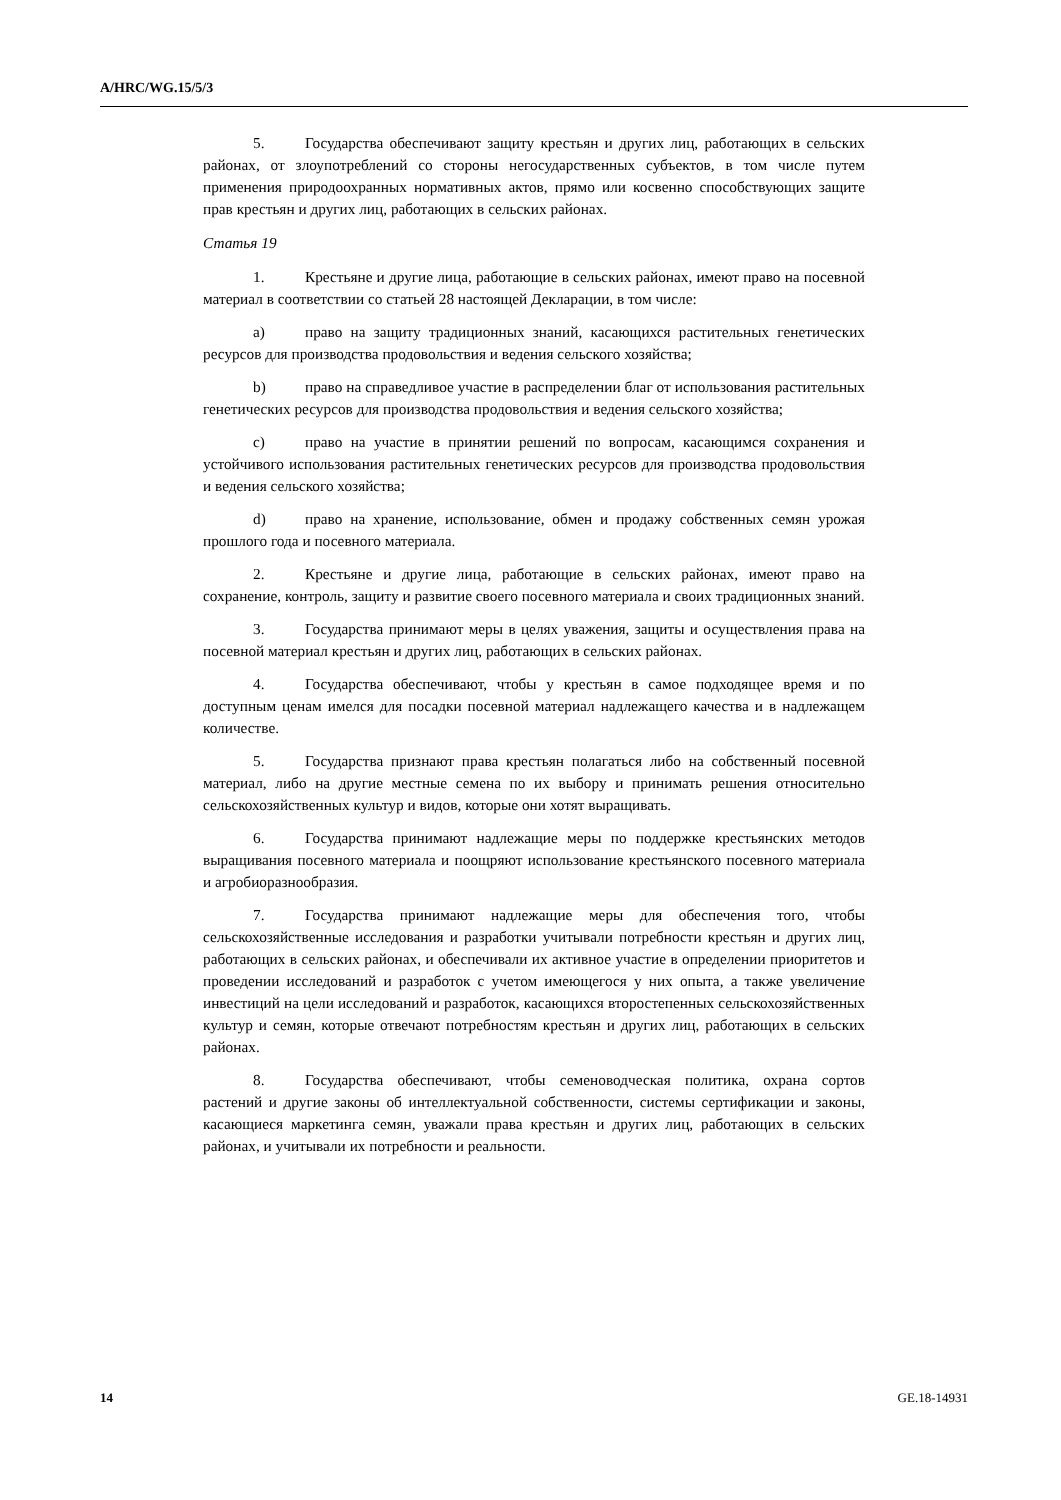A/HRC/WG.15/5/3
5. Государства обеспечивают защиту крестьян и других лиц, работающих в сельских районах, от злоупотреблений со стороны негосударственных субъектов, в том числе путем применения природоохранных нормативных актов, прямо или косвенно способствующих защите прав крестьян и других лиц, работающих в сельских районах.
Статья 19
1. Крестьяне и другие лица, работающие в сельских районах, имеют право на посевной материал в соответствии со статьей 28 настоящей Декларации, в том числе:
a) право на защиту традиционных знаний, касающихся растительных генетических ресурсов для производства продовольствия и ведения сельского хозяйства;
b) право на справедливое участие в распределении благ от использования растительных генетических ресурсов для производства продовольствия и ведения сельского хозяйства;
c) право на участие в принятии решений по вопросам, касающимся сохранения и устойчивого использования растительных генетических ресурсов для производства продовольствия и ведения сельского хозяйства;
d) право на хранение, использование, обмен и продажу собственных семян урожая прошлого года и посевного материала.
2. Крестьяне и другие лица, работающие в сельских районах, имеют право на сохранение, контроль, защиту и развитие своего посевного материала и своих традиционных знаний.
3. Государства принимают меры в целях уважения, защиты и осуществления права на посевной материал крестьян и других лиц, работающих в сельских районах.
4. Государства обеспечивают, чтобы у крестьян в самое подходящее время и по доступным ценам имелся для посадки посевной материал надлежащего качества и в надлежащем количестве.
5. Государства признают права крестьян полагаться либо на собственный посевной материал, либо на другие местные семена по их выбору и принимать решения относительно сельскохозяйственных культур и видов, которые они хотят выращивать.
6. Государства принимают надлежащие меры по поддержке крестьянских методов выращивания посевного материала и поощряют использование крестьянского посевного материала и агробиоразнообразия.
7. Государства принимают надлежащие меры для обеспечения того, чтобы сельскохозяйственные исследования и разработки учитывали потребности крестьян и других лиц, работающих в сельских районах, и обеспечивали их активное участие в определении приоритетов и проведении исследований и разработок с учетом имеющегося у них опыта, а также увеличение инвестиций на цели исследований и разработок, касающихся второстепенных сельскохозяйственных культур и семян, которые отвечают потребностям крестьян и других лиц, работающих в сельских районах.
8. Государства обеспечивают, чтобы семеноводческая политика, охрана сортов растений и другие законы об интеллектуальной собственности, системы сертификации и законы, касающиеся маркетинга семян, уважали права крестьян и других лиц, работающих в сельских районах, и учитывали их потребности и реальности.
14 GE.18-14931